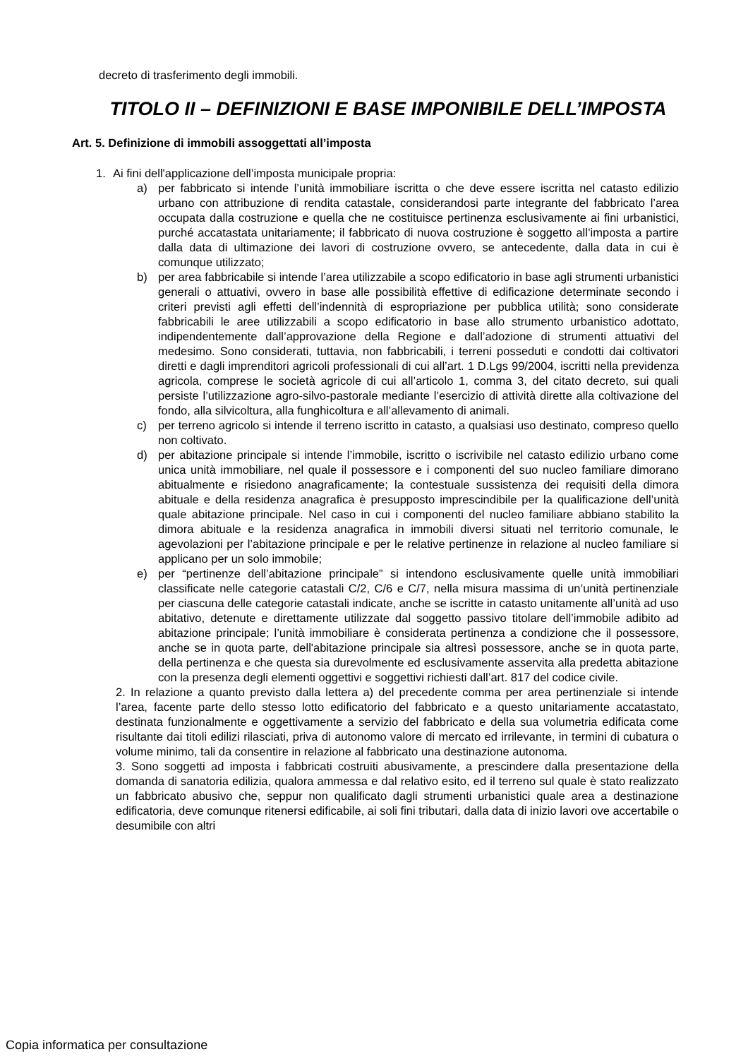decreto di trasferimento degli immobili.
TITOLO II – DEFINIZIONI E BASE IMPONIBILE DELL’IMPOSTA
Art. 5. Definizione di immobili assoggettati all’imposta
1. Ai fini dell'applicazione dell’imposta municipale propria:
a) per fabbricato si intende l’unità immobiliare iscritta o che deve essere iscritta nel catasto edilizio urbano con attribuzione di rendita catastale, considerandosi parte integrante del fabbricato l’area occupata dalla costruzione e quella che ne costituisce pertinenza esclusivamente ai fini urbanistici, purché accatastata unitariamente; il fabbricato di nuova costruzione è soggetto all’imposta a partire dalla data di ultimazione dei lavori di costruzione ovvero, se antecedente, dalla data in cui è comunque utilizzato;
b) per area fabbricabile si intende l’area utilizzabile a scopo edificatorio in base agli strumenti urbanistici generali o attuativi, ovvero in base alle possibilità effettive di edificazione determinate secondo i criteri previsti agli effetti dell’indennità di espropriazione per pubblica utilità; sono considerate fabbricabili le aree utilizzabili a scopo edificatorio in base allo strumento urbanistico adottato, indipendentemente dall’approvazione della Regione e dall’adozione di strumenti attuativi del medesimo. Sono considerati, tuttavia, non fabbricabili, i terreni posseduti e condotti dai coltivatori diretti e dagli imprenditori agricoli professionali di cui all’art. 1 D.Lgs 99/2004, iscritti nella previdenza agricola, comprese le società agricole di cui all’articolo 1, comma 3, del citato decreto, sui quali persiste l’utilizzazione agro-silvo-pastorale mediante l’esercizio di attività dirette alla coltivazione del fondo, alla silvicoltura, alla funghicoltura e all’allevamento di animali.
c) per terreno agricolo si intende il terreno iscritto in catasto, a qualsiasi uso destinato, compreso quello non coltivato.
d) per abitazione principale si intende l’immobile, iscritto o iscrivibile nel catasto edilizio urbano come unica unità immobiliare, nel quale il possessore e i componenti del suo nucleo familiare dimorano abitualmente e risiedono anagraficamente; la contestuale sussistenza dei requisiti della dimora abituale e della residenza anagrafica è presupposto imprescindibile per la qualificazione dell’unità quale abitazione principale. Nel caso in cui i componenti del nucleo familiare abbiano stabilito la dimora abituale e la residenza anagrafica in immobili diversi situati nel territorio comunale, le agevolazioni per l’abitazione principale e per le relative pertinenze in relazione al nucleo familiare si applicano per un solo immobile;
e) per “pertinenze dell’abitazione principale” si intendono esclusivamente quelle unità immobiliari classificate nelle categorie catastali C/2, C/6 e C/7, nella misura massima di un’unità pertinenziale per ciascuna delle categorie catastali indicate, anche se iscritte in catasto unitamente all’unità ad uso abitativo, detenute e direttamente utilizzate dal soggetto passivo titolare dell’immobile adibito ad abitazione principale; l’unità immobiliare è considerata pertinenza a condizione che il possessore, anche se in quota parte, dell'abitazione principale sia altresì possessore, anche se in quota parte, della pertinenza e che questa sia durevolmente ed esclusivamente asservita alla predetta abitazione con la presenza degli elementi oggettivi e soggettivi richiesti dall’art. 817 del codice civile.
2. In relazione a quanto previsto dalla lettera a) del precedente comma per area pertinenziale si intende l’area, facente parte dello stesso lotto edificatorio del fabbricato e a questo unitariamente accatastato, destinata funzionalmente e oggettivamente a servizio del fabbricato e della sua volumetria edificata come risultante dai titoli edilizi rilasciati, priva di autonomo valore di mercato ed irrilevante, in termini di cubatura o volume minimo, tali da consentire in relazione al fabbricato una destinazione autonoma.
3. Sono soggetti ad imposta i fabbricati costruiti abusivamente, a prescindere dalla presentazione della domanda di sanatoria edilizia, qualora ammessa e dal relativo esito, ed il terreno sul quale è stato realizzato un fabbricato abusivo che, seppur non qualificato dagli strumenti urbanistici quale area a destinazione edificatoria, deve comunque ritenersi edificabile, ai soli fini tributari, dalla data di inizio lavori ove accertabile o desumibile con altri
Copia informatica per consultazione